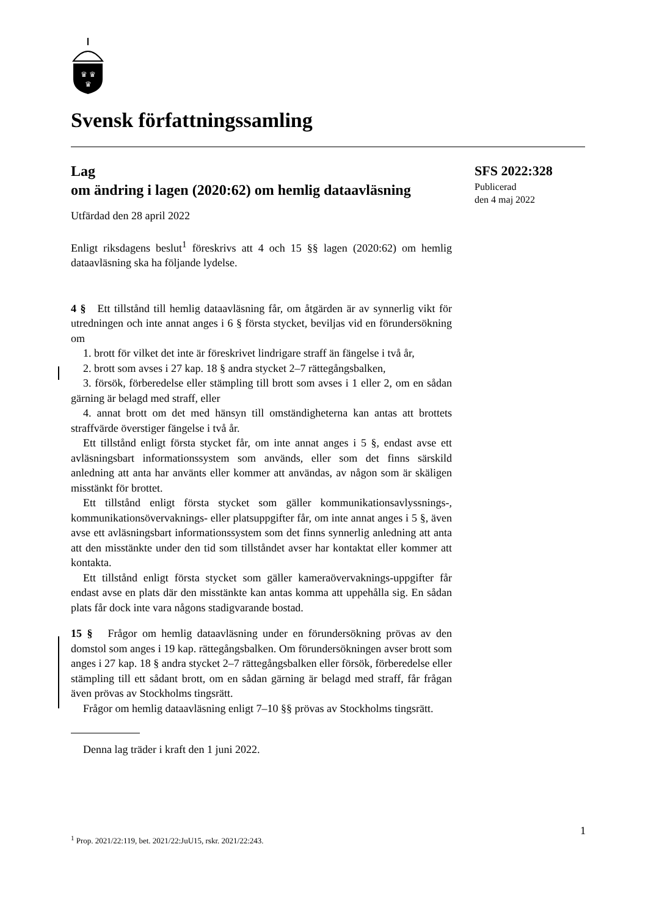♛ ♛
♛
Svensk författningssamling
SFS 2022:328
Publicerad
den 4 maj 2022
Lag
om ändring i lagen (2020:62) om hemlig dataavläsning
Utfärdad den 28 april 2022
Enligt riksdagens beslut<sup>1</sup> föreskrivs att 4 och 15 §§ lagen (2020:62) om hemlig dataavläsning ska ha följande lydelse.
4 § Ett tillstånd till hemlig dataavläsning får, om åtgärden är av synnerlig vikt för utredningen och inte annat anges i 6 § första stycket, beviljas vid en förundersökning om
1. brott för vilket det inte är föreskrivet lindrigare straff än fängelse i två år,
2. brott som avses i 27 kap. 18 § andra stycket 2–7 rättegångsbalken,
3. försök, förberedelse eller stämpling till brott som avses i 1 eller 2, om en sådan gärning är belagd med straff, eller
4. annat brott om det med hänsyn till omständigheterna kan antas att brottets straffvärde överstiger fängelse i två år.
Ett tillstånd enligt första stycket får, om inte annat anges i 5 §, endast avse ett avläsningsbart informationssystem som används, eller som det finns särskild anledning att anta har använts eller kommer att användas, av någon som är skäligen misstänkt för brottet.
Ett tillstånd enligt första stycket som gäller kommunikationsavlyssnings-, kommunikationsövervaknings- eller platsuppgifter får, om inte annat anges i 5 §, även avse ett avläsningsbart informationssystem som det finns synnerlig anledning att anta att den misstänkte under den tid som tillståndet avser har kontaktat eller kommer att kontakta.
Ett tillstånd enligt första stycket som gäller kameraövervaknings-uppgifter får endast avse en plats där den misstänkte kan antas komma att uppehålla sig. En sådan plats får dock inte vara någons stadigvarande bostad.
15 § Frågor om hemlig dataavläsning under en förundersökning prövas av den domstol som anges i 19 kap. rättegångsbalken. Om förundersökningen avser brott som anges i 27 kap. 18 § andra stycket 2–7 rättegångsbalken eller försök, förberedelse eller stämpling till ett sådant brott, om en sådan gärning är belagd med straff, får frågan även prövas av Stockholms tingsrätt.
Frågor om hemlig dataavläsning enligt 7–10 §§ prövas av Stockholms tingsrätt.
Denna lag träder i kraft den 1 juni 2022.
1
<sup>1</sup> Prop. 2021/22:119, bet. 2021/22:JuU15, rskr. 2021/22:243.